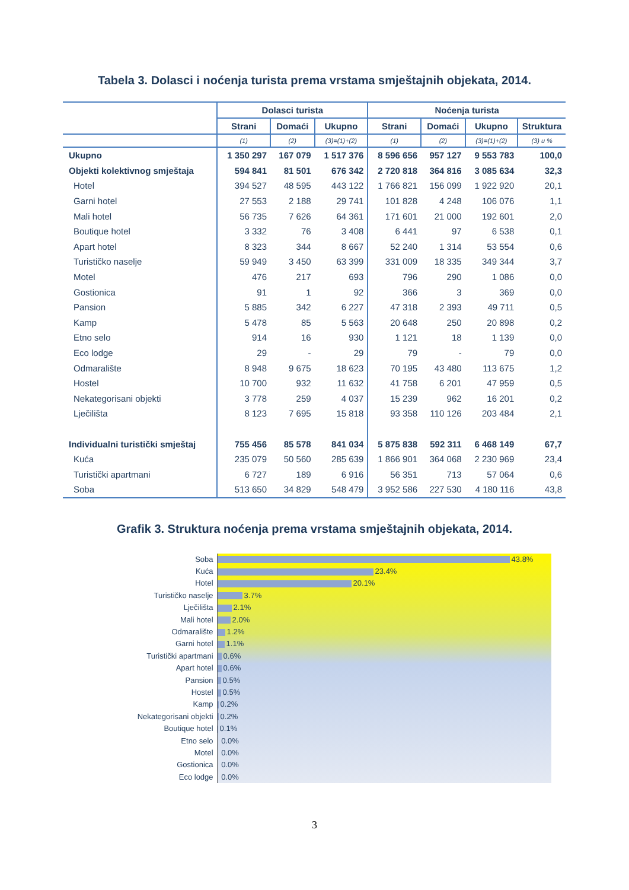Tabela 3. Dolasci i noćenja turista prema vrstama smještajnih objekata, 2014.
| | Dolasci turista | | | Noćenja turista | | | |
| --- | --- | --- | --- | --- | --- | --- | --- |
| | Strani | Domaći | Ukupno | Strani | Domaći | Ukupno | Struktura |
| | (1) | (2) | (3)=(1)+(2) | (1) | (2) | (3)=(1)+(2) | (3) u % |
| Ukupno | 1 350 297 | 167 079 | 1 517 376 | 8 596 656 | 957 127 | 9 553 783 | 100,0 |
| Objekti kolektivnog smještaja | 594 841 | 81 501 | 676 342 | 2 720 818 | 364 816 | 3 085 634 | 32,3 |
| Hotel | 394 527 | 48 595 | 443 122 | 1 766 821 | 156 099 | 1 922 920 | 20,1 |
| Garni hotel | 27 553 | 2 188 | 29 741 | 101 828 | 4 248 | 106 076 | 1,1 |
| Mali hotel | 56 735 | 7 626 | 64 361 | 171 601 | 21 000 | 192 601 | 2,0 |
| Boutique hotel | 3 332 | 76 | 3 408 | 6 441 | 97 | 6 538 | 0,1 |
| Apart hotel | 8 323 | 344 | 8 667 | 52 240 | 1 314 | 53 554 | 0,6 |
| Turističko naselje | 59 949 | 3 450 | 63 399 | 331 009 | 18 335 | 349 344 | 3,7 |
| Motel | 476 | 217 | 693 | 796 | 290 | 1 086 | 0,0 |
| Gostionica | 91 | 1 | 92 | 366 | 3 | 369 | 0,0 |
| Pansion | 5 885 | 342 | 6 227 | 47 318 | 2 393 | 49 711 | 0,5 |
| Kamp | 5 478 | 85 | 5 563 | 20 648 | 250 | 20 898 | 0,2 |
| Etno selo | 914 | 16 | 930 | 1 121 | 18 | 1 139 | 0,0 |
| Eco lodge | 29 | - | 29 | 79 | - | 79 | 0,0 |
| Odmaralište | 8 948 | 9 675 | 18 623 | 70 195 | 43 480 | 113 675 | 1,2 |
| Hostel | 10 700 | 932 | 11 632 | 41 758 | 6 201 | 47 959 | 0,5 |
| Nekategorisani objekti | 3 778 | 259 | 4 037 | 15 239 | 962 | 16 201 | 0,2 |
| Lječilišta | 8 123 | 7 695 | 15 818 | 93 358 | 110 126 | 203 484 | 2,1 |
| Individualni turistički smještaj | 755 456 | 85 578 | 841 034 | 5 875 838 | 592 311 | 6 468 149 | 67,7 |
| Kuća | 235 079 | 50 560 | 285 639 | 1 866 901 | 364 068 | 2 230 969 | 23,4 |
| Turistički apartmani | 6 727 | 189 | 6 916 | 56 351 | 713 | 57 064 | 0,6 |
| Soba | 513 650 | 34 829 | 548 479 | 3 952 586 | 227 530 | 4 180 116 | 43,8 |
Grafik 3. Struktura noćenja prema vrstama smještajnih objekata, 2014.
Soba
Kuća
Hotel
Turističko naselje
Lječilišta
Mali hotel
Odmaralište
Garni hotel
Turistički apartmani
Apart hotel
Pansion
Hostel
Kamp
Nekategorisani objekti
Boutique hotel
Etno selo
Motel
Gostionica
Eco lodge
43.8%
23.4%
20.1%
3.7%
2.1%
2.0%
1.2%
1.1%
0.6%
0.6%
0.5%
0.5%
0.2%
0.2%
0.1%
0.0%
0.0%
0.0%
0.0%
3